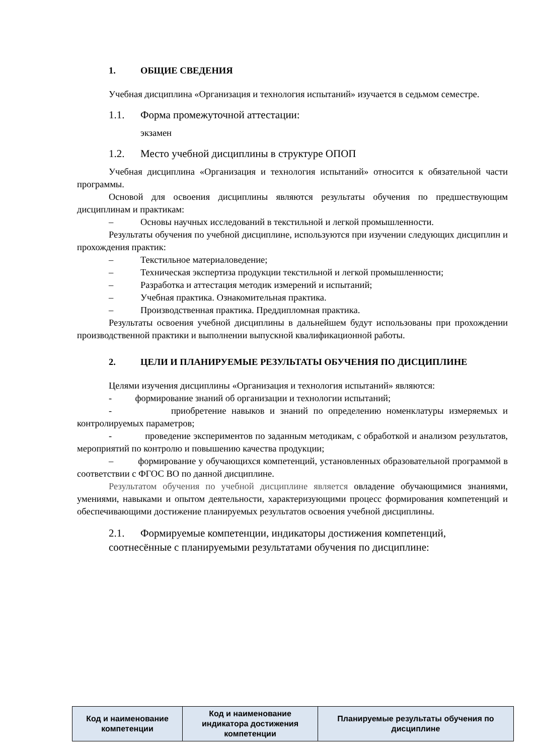1. ОБЩИЕ СВЕДЕНИЯ
Учебная дисциплина «Организация и технология испытаний» изучается в седьмом семестре.
1.1. Форма промежуточной аттестации:
экзамен
1.2. Место учебной дисциплины в структуре ОПОП
Учебная дисциплина «Организация и технология испытаний» относится к обязательной части программы.
Основой для освоения дисциплины являются результаты обучения по предшествующим дисциплинам и практикам:
– Основы научных исследований в текстильной и легкой промышленности.
Результаты обучения по учебной дисциплине, используются при изучении следующих дисциплин и прохождения практик:
– Текстильное материаловедение;
– Техническая экспертиза продукции текстильной и легкой промышленности;
– Разработка и аттестация методик измерений и испытаний;
– Учебная практика. Ознакомительная практика.
– Производственная практика. Преддипломная практика.
Результаты освоения учебной дисциплины в дальнейшем будут использованы при прохождении производственной практики и выполнении выпускной квалификационной работы.
2. ЦЕЛИ И ПЛАНИРУЕМЫЕ РЕЗУЛЬТАТЫ ОБУЧЕНИЯ ПО ДИСЦИПЛИНЕ
Целями изучения дисциплины «Организация и технология испытаний» являются:
- формирование знаний об организации и технологии испытаний;
- приобретение навыков и знаний по определению номенклатуры измеряемых и контролируемых параметров;
- проведение экспериментов по заданным методикам, с обработкой и анализом результатов, мероприятий по контролю и повышению качества продукции;
– формирование у обучающихся компетенций, установленных образовательной программой в соответствии с ФГОС ВО по данной дисциплине.
Результатом обучения по учебной дисциплине является овладение обучающимися знаниями, умениями, навыками и опытом деятельности, характеризующими процесс формирования компетенций и обеспечивающими достижение планируемых результатов освоения учебной дисциплины.
2.1. Формируемые компетенции, индикаторы достижения компетенций,
соотнесённые с планируемыми результатами обучения по дисциплине:
| Код и наименование компетенции | Код и наименование индикатора достижения компетенции | Планируемые результаты обучения по дисциплине |
| --- | --- | --- |